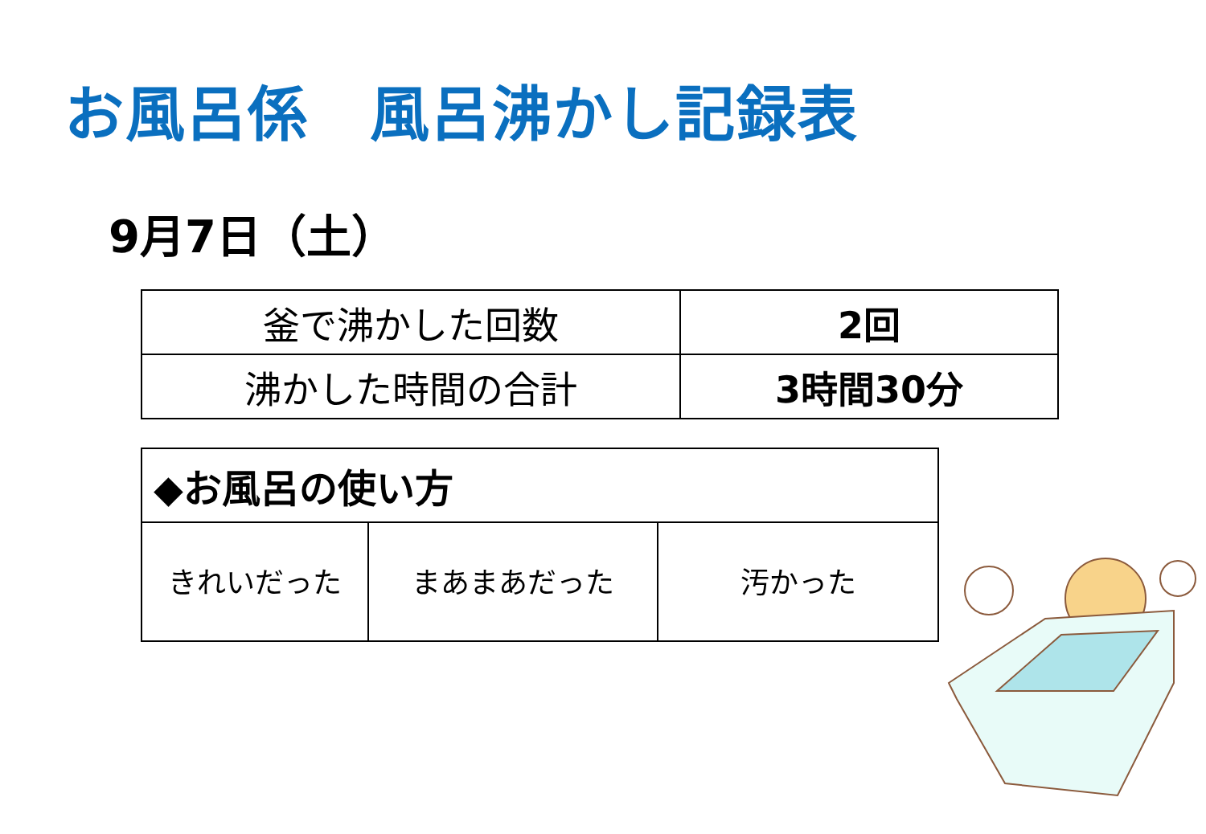お風呂係　風呂沸かし記録表
9月7日（土）
| 釜で沸かした回数 | 2回 |
| 沸かした時間の合計 | 3時間30分 |
| ◆お風呂の使い方 | | |
| きれいだった | まあまあだった | 汚かった |